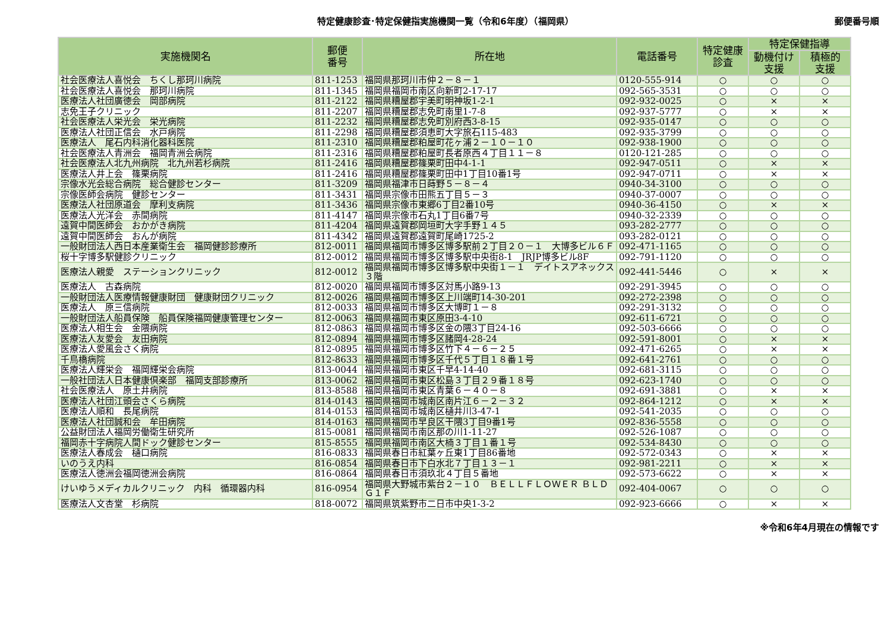特定健康診査･特定保健指実施機関一覧（令和6年度）（福岡県）
郵便番号順
| 実施機関名 | 郵便 番号 | 所在地 | 電話番号 | 特定健康 診査 | 特定保健指導 | |
| --- | --- | --- | --- | --- | --- | --- |
| | | | | | 動機付け 支援 | 積極的 支援 |
| 社会医療法人喜悦会 ちくし那珂川病院 | 811-1253 | 福岡県那珂川市仲２－８－１ | 0120-555-914 | ○ | ○ | ○ |
| 社会医療法人喜悦会 那珂川病院 | 811-1345 | 福岡県福岡市南区向新町2-17-17 | 092-565-3531 | ○ | ○ | ○ |
| 医療法人社団廣徳会 岡部病院 | 811-2122 | 福岡県糟屋郡宇美町明神坂1-2-1 | 092-932-0025 | ○ | × | × |
| 志免王子クリニック | 811-2207 | 福岡県糟屋郡志免町南里1-7-8 | 092-937-5777 | ○ | × | × |
| 社会医療法人栄光会 栄光病院 | 811-2232 | 福岡県糟屋郡志免町別府西3-8-15 | 092-935-0147 | ○ | ○ | ○ |
| 医療法人社団正信会 水戸病院 | 811-2298 | 福岡県糟屋郡須恵町大字旅石115-483 | 092-935-3799 | ○ | ○ | ○ |
| 医療法人 尾石内科消化器科医院 | 811-2310 | 福岡県糟屋郡粕屋町花ヶ浦２－１０－１０ | 092-938-1900 | ○ | ○ | ○ |
| 社会医療法人青洲会 福岡青洲会病院 | 811-2316 | 福岡県糟屋郡粕屋町長者原西４丁目１１－８ | 0120-121-285 | ○ | ○ | ○ |
| 社会医療法人北九州病院 北九州若杉病院 | 811-2416 | 福岡県糟屋郡篠栗町田中4-1-1 | 092-947-0511 | ○ | × | × |
| 医療法人井上会 篠栗病院 | 811-2416 | 福岡県糟屋郡篠栗町田中1丁目10番1号 | 092-947-0711 | ○ | × | × |
| 宗像水光会総合病院 総合健診センター | 811-3209 | 福岡県福津市日蒔野５－８－４ | 0940-34-3100 | ○ | ○ | ○ |
| 宗像医師会病院 健診センター | 811-3431 | 福岡県宗像市田熊五丁目５－３ | 0940-37-0007 | ○ | ○ | ○ |
| 医療法人社団原道会 摩利支病院 | 811-3436 | 福岡県宗像市東郷6丁目2番10号 | 0940-36-4150 | ○ | × | × |
| 医療法人光洋会 赤間病院 | 811-4147 | 福岡県宗像市石丸1丁目6番7号 | 0940-32-2339 | ○ | ○ | ○ |
| 遠賀中間医師会 おかがき病院 | 811-4204 | 福岡県遠賀郡岡垣町大字手野１４５ | 093-282-2777 | ○ | ○ | ○ |
| 遠賀中間医師会 おんが病院 | 811-4342 | 福岡県遠賀郡遠賀町尾崎1725-2 | 093-282-0121 | ○ | ○ | ○ |
| 一般財団法人西日本産業衛生会 福岡健診診療所 | 812-0011 | 福岡県福岡市博多区博多駅前２丁目２０－１ 大博多ビル６Ｆ | 092-471-1165 | ○ | ○ | ○ |
| 桜十字博多駅健診クリニック | 812-0012 | 福岡県福岡市博多区博多駅中央街8-1 JRJP博多ビル8F | 092-791-1120 | ○ | ○ | ○ |
| 医療法人親愛 ステーションクリニック | 812-0012 | 福岡県福岡市博多区博多駅中央街１－１ デイトスアネックス３階 | 092-441-5446 | ○ | × | × |
| 医療法人 古森病院 | 812-0020 | 福岡県福岡市博多区対馬小路9-13 | 092-291-3945 | ○ | ○ | ○ |
| 一般財団法人医療情報健康財団 健康財団クリニック | 812-0026 | 福岡県福岡市博多区上川端町14-30-201 | 092-272-2398 | ○ | ○ | ○ |
| 医療法人 原三信病院 | 812-0033 | 福岡県福岡市博多区大博町１－８ | 092-291-3132 | ○ | ○ | ○ |
| 一般財団法人船員保険 船員保険福岡健康管理センター | 812-0063 | 福岡県福岡市東区原田3-4-10 | 092-611-6721 | ○ | ○ | ○ |
| 医療法人相生会 金隈病院 | 812-0863 | 福岡県福岡市博多区金の隈3丁目24-16 | 092-503-6666 | ○ | ○ | ○ |
| 医療法人友愛会 友田病院 | 812-0894 | 福岡県福岡市博多区諸岡4-28-24 | 092-591-8001 | ○ | × | × |
| 医療法人愛風会さく病院 | 812-0895 | 福岡県福岡市博多区竹下４－６－２５ | 092-471-6265 | ○ | × | × |
| 千鳥橋病院 | 812-8633 | 福岡県福岡市博多区千代５丁目１８番１号 | 092-641-2761 | ○ | ○ | ○ |
| 医療法人輝栄会 福岡輝栄会病院 | 813-0044 | 福岡県福岡市東区千早4-14-40 | 092-681-3115 | ○ | ○ | ○ |
| 一般社団法人日本健康倶楽部 福岡支部診療所 | 813-0062 | 福岡県福岡市東区松島３丁目２９番１８号 | 092-623-1740 | ○ | ○ | ○ |
| 社会医療法人 原土井病院 | 813-8588 | 福岡県福岡市東区青葉６－４０－８ | 092-691-3881 | ○ | × | × |
| 医療法人社団江頭会さくら病院 | 814-0143 | 福岡県福岡市城南区南片江６－２－３２ | 092-864-1212 | ○ | × | × |
| 医療法人順和 長尾病院 | 814-0153 | 福岡県福岡市城南区樋井川3-47-1 | 092-541-2035 | ○ | ○ | ○ |
| 医療法人社団誠和会 牟田病院 | 814-0163 | 福岡県福岡市早良区干隈3丁目9番1号 | 092-836-5558 | ○ | ○ | ○ |
| 公益財団法人福岡労働衛生研究所 | 815-0081 | 福岡県福岡市南区那の川1-11-27 | 092-526-1087 | ○ | ○ | ○ |
| 福岡赤十字病院人間ドック健診センター | 815-8555 | 福岡県福岡市南区大楠３丁目１番１号 | 092-534-8430 | ○ | ○ | ○ |
| 医療法人春成会 樋口病院 | 816-0833 | 福岡県春日市紅葉ヶ丘東1丁目86番地 | 092-572-0343 | ○ | × | × |
| いのうえ内科 | 816-0854 | 福岡県春日市下白水北７丁目１３－１ | 092-981-2211 | ○ | × | × |
| 医療法人徳洲会福岡徳洲会病院 | 816-0864 | 福岡県春日市須玖北４丁目５番地 | 092-573-6622 | ○ | × | × |
| けいゆうメディカルクリニック 内科 循環器内科 | 816-0954 | 福岡県大野城市紫台２－１０ ＢＥＬＬＦＬＯＷＥＲ ＢＬＤＧ１Ｆ | 092-404-0067 | ○ | ○ | ○ |
| 医療法人文杏堂 杉病院 | 818-0072 | 福岡県筑紫野市二日市中央1-3-2 | 092-923-6666 | ○ | × | × |
※令和6年4月現在の情報です